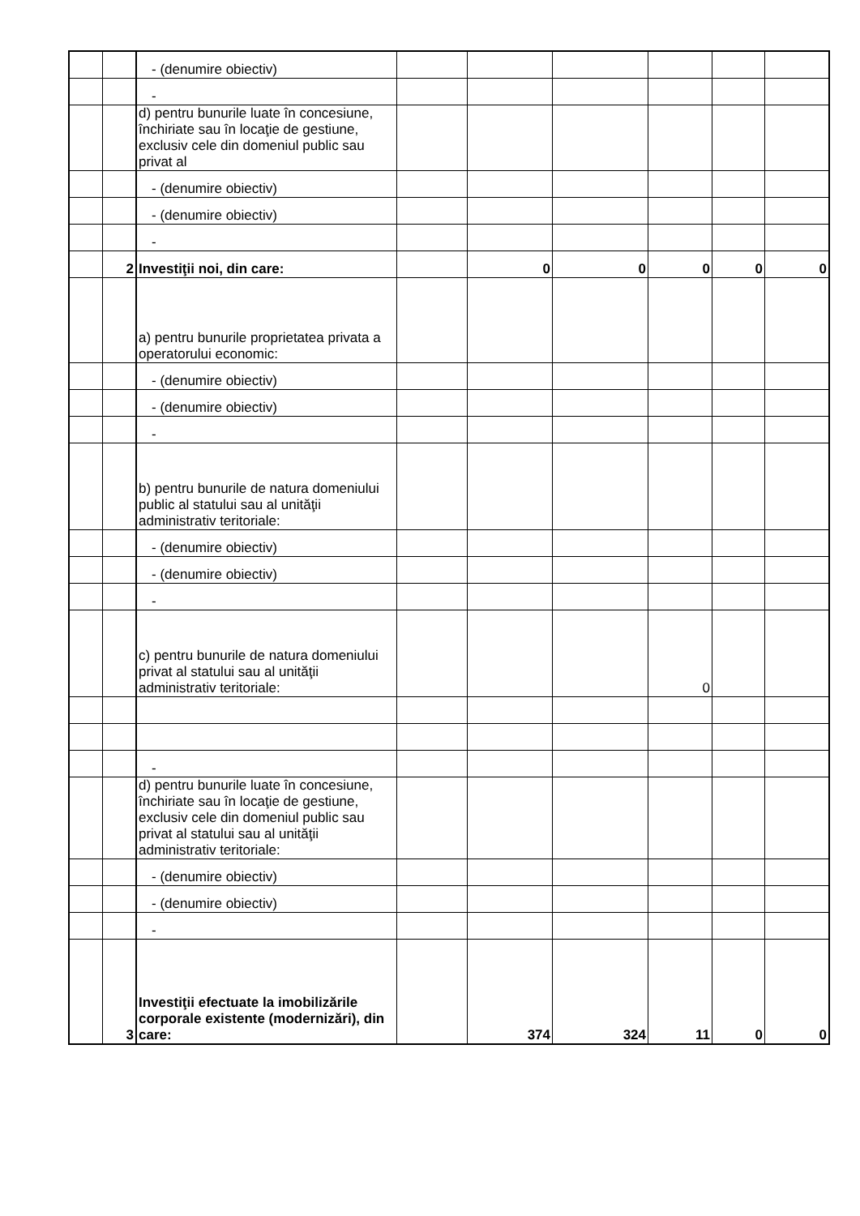| | | - (denumire obiectiv) | | | | | | |
| | | - | | | | | | |
| | | d) pentru bunurile luate în concesiune, închiriate sau în locaţie de gestiune, exclusiv cele din domeniul public sau privat al | | | | | | |
| | | - (denumire obiectiv) | | | | | | |
| | | - (denumire obiectiv) | | | | | | |
| | | - | | | | | | |
| | 2 | Investiţii noi, din care: | | 0 | 0 | 0 | 0 | 0 |
| | | a) pentru bunurile proprietatea privata a operatorului economic: | | | | | | |
| | | - (denumire obiectiv) | | | | | | |
| | | - (denumire obiectiv) | | | | | | |
| | | - | | | | | | |
| | | b) pentru bunurile de natura domeniului public al statului sau al unităţii administrativ teritoriale: | | | | | | |
| | | - (denumire obiectiv) | | | | | | |
| | | - (denumire obiectiv) | | | | | | |
| | | - | | | | | | |
| | | c) pentru bunurile de natura domeniului privat al statului sau al unităţii administrativ teritoriale: | | | | 0 | | |
| | | - | | | | | | |
| | | d) pentru bunurile luate în concesiune, închiriate sau în locaţie de gestiune, exclusiv cele din domeniul public sau privat al statului sau al unităţii administrativ teritoriale: | | | | | | |
| | | - (denumire obiectiv) | | | | | | |
| | | - (denumire obiectiv) | | | | | | |
| | | - | | | | | | |
| | 3 | Investiţii efectuate la imobilizările corporale existente (modernizări), din care: | | 374 | 324 | 11 | 0 | 0 |